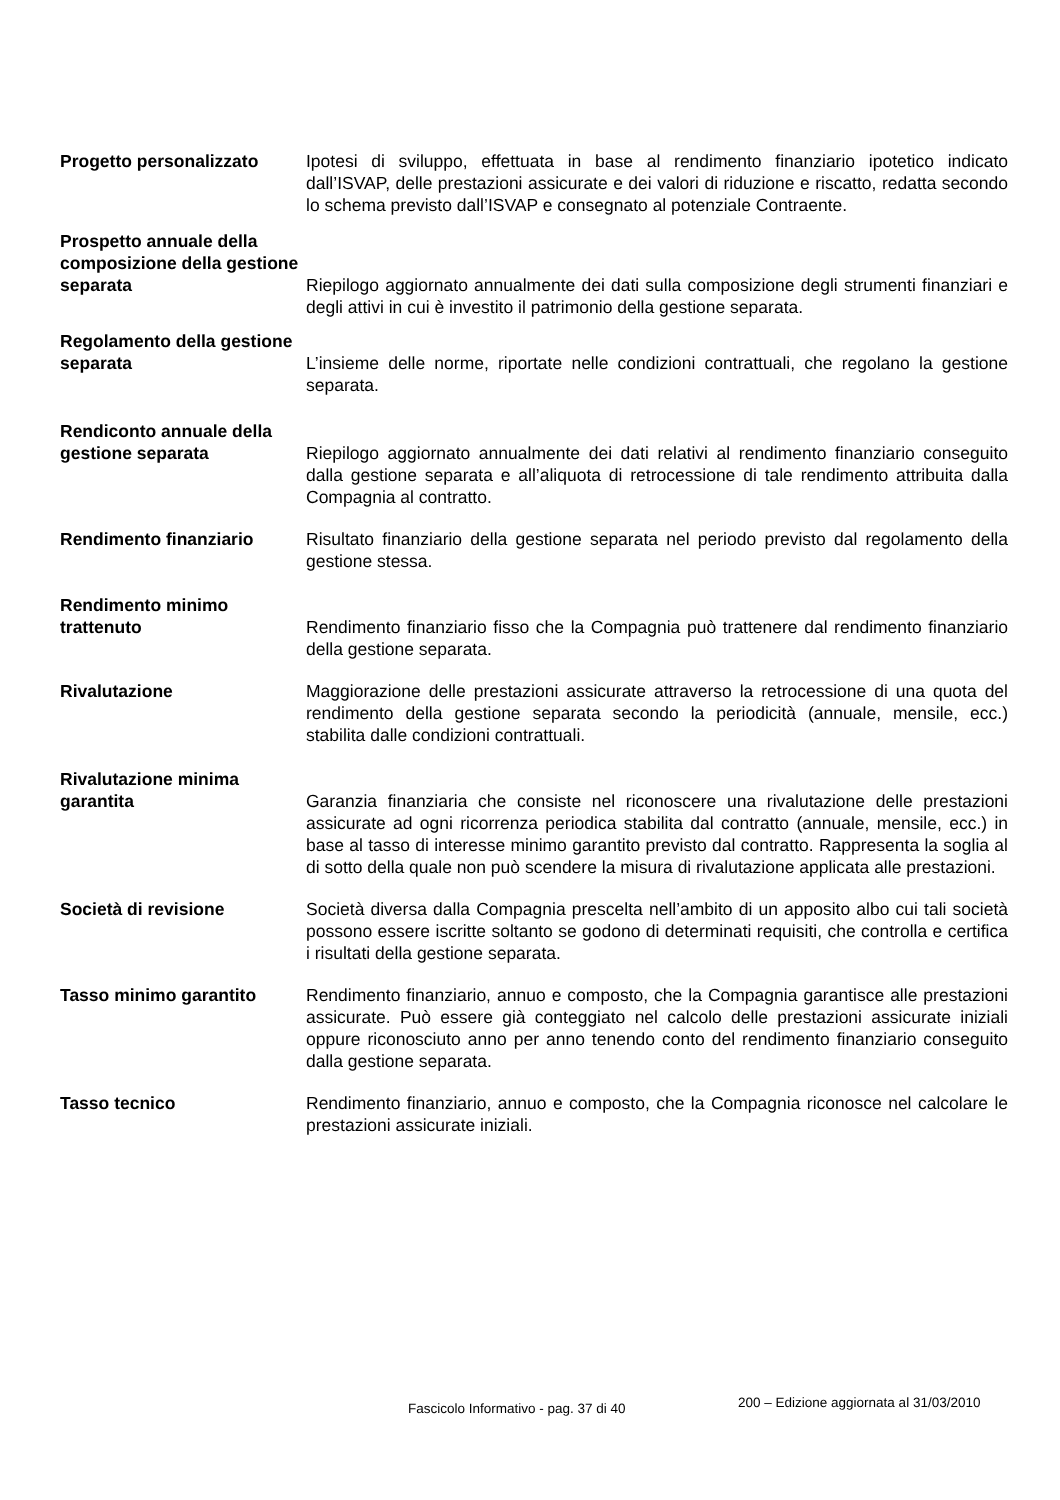Progetto personalizzato Ipotesi di sviluppo, effettuata in base al rendimento finanziario ipotetico indicato dall’ISVAP, delle prestazioni assicurate e dei valori di riduzione e riscatto, redatta secondo lo schema previsto dall’ISVAP e consegnato al potenziale Contraente.
Prospetto annuale della composizione della gestione separata
Riepilogo aggiornato annualmente dei dati sulla composizione degli strumenti finanziari e degli attivi in cui è investito il patrimonio della gestione separata.
Regolamento della gestione separata
L’insieme delle norme, riportate nelle condizioni contrattuali, che regolano la gestione separata.
Rendiconto annuale della gestione separata
Riepilogo aggiornato annualmente dei dati relativi al rendimento finanziario conseguito dalla gestione separata e all’aliquota di retrocessione di tale rendimento attribuita dalla Compagnia al contratto.
Rendimento finanziario Risultato finanziario della gestione separata nel periodo previsto dal regolamento della gestione stessa.
Rendimento minimo trattenuto
Rendimento finanziario fisso che la Compagnia può trattenere dal rendimento finanziario della gestione separata.
Rivalutazione Maggiorazione delle prestazioni assicurate attraverso la retrocessione di una quota del rendimento della gestione separata secondo la periodicità (annuale, mensile, ecc.) stabilita dalle condizioni contrattuali.
Rivalutazione minima garantita
Garanzia finanziaria che consiste nel riconoscere una rivalutazione delle prestazioni assicurate ad ogni ricorrenza periodica stabilita dal contratto (annuale, mensile, ecc.) in base al tasso di interesse minimo garantito previsto dal contratto. Rappresenta la soglia al di sotto della quale non può scendere la misura di rivalutazione applicata alle prestazioni.
Società di revisione Società diversa dalla Compagnia prescelta nell’ambito di un apposito albo cui tali società possono essere iscritte soltanto se godono di determinati requisiti, che controlla e certifica i risultati della gestione separata.
Tasso minimo garantito Rendimento finanziario, annuo e composto, che la Compagnia garantisce alle prestazioni assicurate. Può essere già conteggiato nel calcolo delle prestazioni assicurate iniziali oppure riconosciuto anno per anno tenendo conto del rendimento finanziario conseguito dalla gestione separata.
Tasso tecnico Rendimento finanziario, annuo e composto, che la Compagnia riconosce nel calcolare le prestazioni assicurate iniziali.
Fascicolo Informativo - pag. 37 di 40
200 – Edizione aggiornata al 31/03/2010